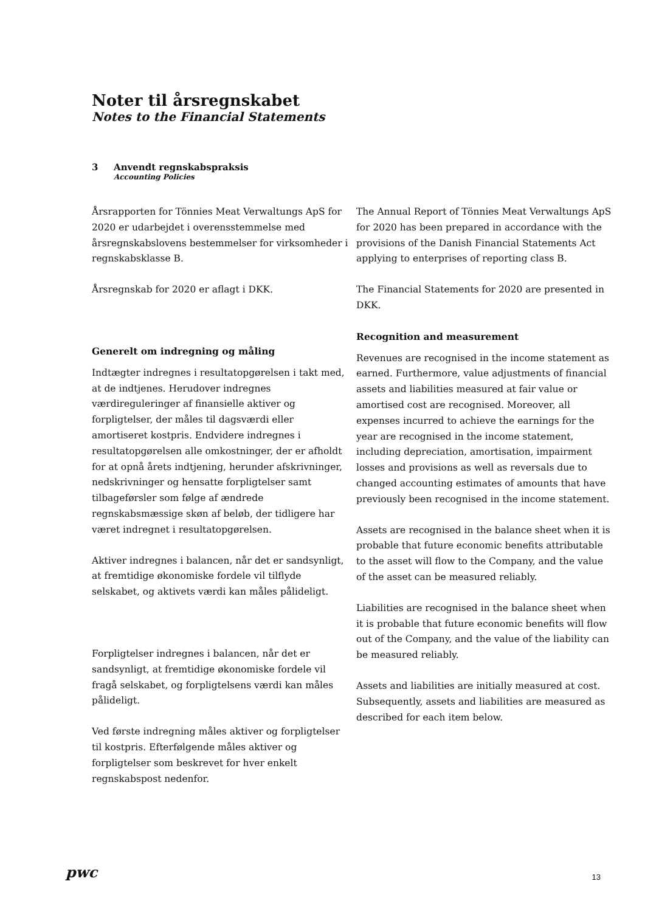Noter til årsregnskabet
Notes to the Financial Statements
3 Anvendt regnskabspraksis
Accounting Policies
Årsrapporten for Tönnies Meat Verwaltungs ApS for 2020 er udarbejdet i overensstemmelse med årsregnskabslovens bestemmelser for virksomheder i regnskabsklasse B.
Årsregnskab for 2020 er aflagt i DKK.
Generelt om indregning og måling
Indtægter indregnes i resultatopgørelsen i takt med, at de indtjenes. Herudover indregnes værdireguleringer af finansielle aktiver og forpligtelser, der måles til dagsværdi eller amortiseret kostpris. Endvidere indregnes i resultatopgørelsen alle omkostninger, der er afholdt for at opnå årets indtjening, herunder afskrivninger, nedskrivninger og hensatte forpligtelser samt tilbageførsler som følge af ændrede regnskabsmæssige skøn af beløb, der tidligere har været indregnet i resultatopgørelsen.
Aktiver indregnes i balancen, når det er sandsynligt, at fremtidige økonomiske fordele vil tilflyde selskabet, og aktivets værdi kan måles pålideligt.
Forpligtelser indregnes i balancen, når det er sandsynligt, at fremtidige økonomiske fordele vil fragå selskabet, og forpligtelsens værdi kan måles pålideligt.
Ved første indregning måles aktiver og forpligtelser til kostpris. Efterfølgende måles aktiver og forpligtelser som beskrevet for hver enkelt regnskabspost nedenfor.
The Annual Report of Tönnies Meat Verwaltungs ApS for 2020 has been prepared in accordance with the provisions of the Danish Financial Statements Act applying to enterprises of reporting class B.
The Financial Statements for 2020 are presented in DKK.
Recognition and measurement
Revenues are recognised in the income statement as earned. Furthermore, value adjustments of financial assets and liabilities measured at fair value or amortised cost are recognised. Moreover, all expenses incurred to achieve the earnings for the year are recognised in the income statement, including depreciation, amortisation, impairment losses and provisions as well as reversals due to changed accounting estimates of amounts that have previously been recognised in the income statement.
Assets are recognised in the balance sheet when it is probable that future economic benefits attributable to the asset will flow to the Company, and the value of the asset can be measured reliably.
Liabilities are recognised in the balance sheet when it is probable that future economic benefits will flow out of the Company, and the value of the liability can be measured reliably.
Assets and liabilities are initially measured at cost. Subsequently, assets and liabilities are measured as described for each item below.
pwc 13